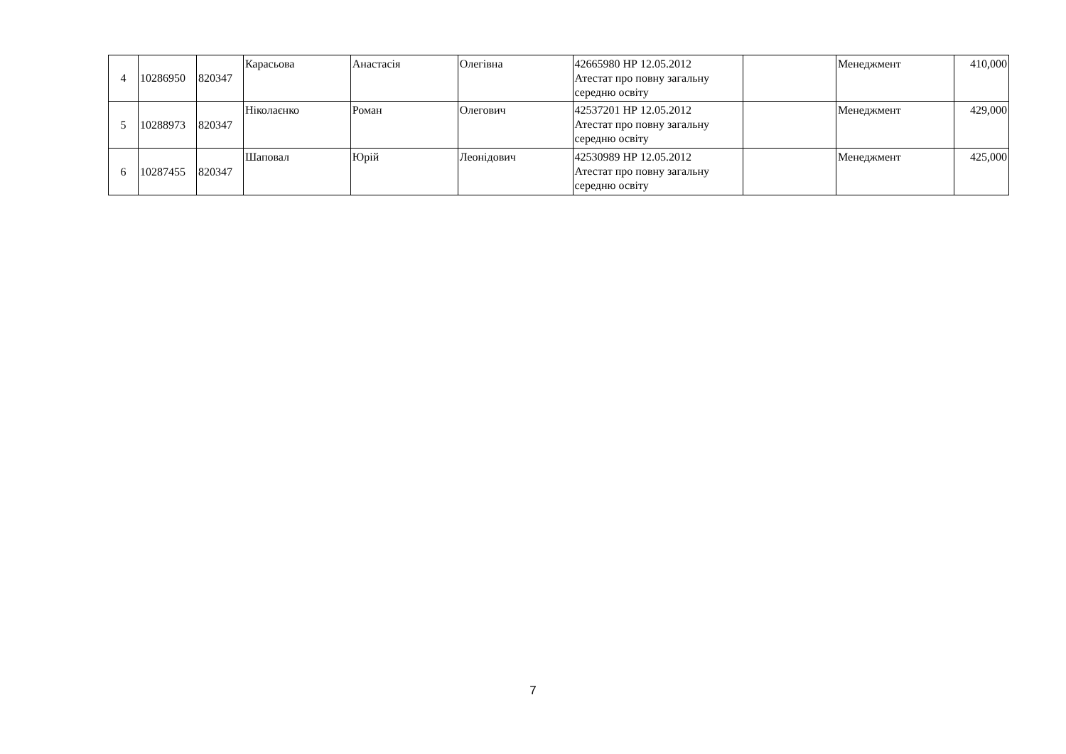| 4 | 10286950 | 820347 | Карасьова | Анастасія | Олегівна | 42665980 НР 12.05.2012 Атестат про повну загальну середню освіту | | Менеджмент | 410,000 |
| 5 | 10288973 | 820347 | Ніколаєнко | Роман | Олегович | 42537201 НР 12.05.2012 Атестат про повну загальну середню освіту | | Менеджмент | 429,000 |
| 6 | 10287455 | 820347 | Шаповал | Юрій | Леонідович | 42530989 НР 12.05.2012 Атестат про повну загальну середню освіту | | Менеджмент | 425,000 |
7